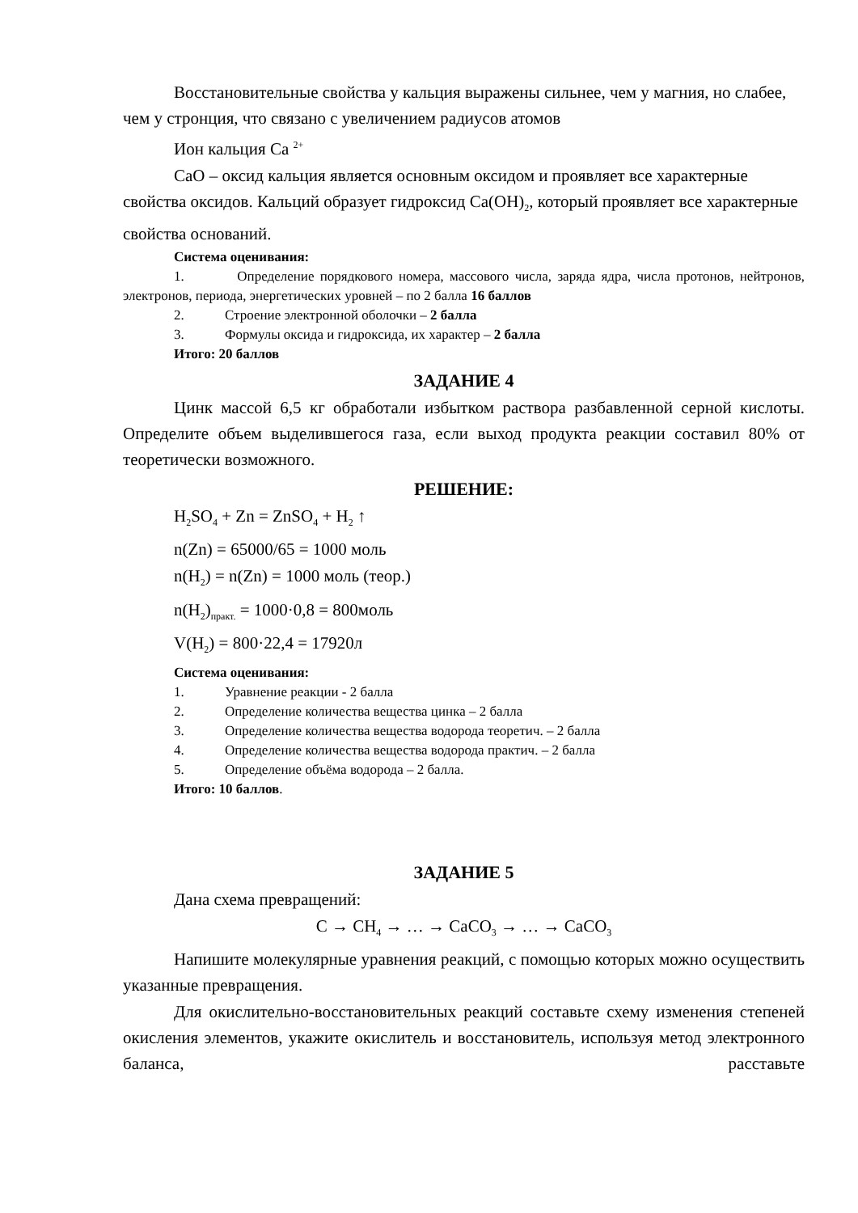Восстановительные свойства у кальция выражены сильнее, чем у магния, но слабее, чем у стронция, что связано с увеличением радиусов атомов
Ион кальция Ca <sup>2+</sup>
CaO – оксид кальция является основным оксидом и проявляет все характерные свойства оксидов. Кальций образует гидроксид Ca(OH)<sub>2</sub>, который проявляет все характерные свойства оснований.
Система оценивания:
1. Определение порядкового номера, массового числа, заряда ядра, числа протонов, нейтронов, электронов, периода, энергетических уровней – по 2 балла 16 баллов
2. Строение электронной оболочки – 2 балла
3. Формулы оксида и гидроксида, их характер – 2 балла
Итого: 20 баллов
ЗАДАНИЕ 4
Цинк массой 6,5 кг обработали избытком раствора разбавленной серной кислоты. Определите объем выделившегося газа, если выход продукта реакции составил 80% от теоретически возможного.
РЕШЕНИЕ:
H<sub>2</sub>SO<sub>4</sub> + Zn = ZnSO<sub>4</sub> + H<sub>2</sub> ↑
n(Zn) = 65000/65 = 1000 моль
n(H<sub>2</sub>) = n(Zn) = 1000 моль (теор.)
n(H<sub>2</sub>)<sub>практ.</sub> = 1000·0,8 = 800моль
V(H<sub>2</sub>) = 800·22,4 = 17920л
Система оценивания:
1. Уравнение реакции - 2 балла
2. Определение количества вещества цинка – 2 балла
3. Определение количества вещества водорода теоретич. – 2 балла
4. Определение количества вещества водорода практич. – 2 балла
5. Определение объёма водорода – 2 балла.
Итого: 10 баллов.
ЗАДАНИЕ 5
Дана схема превращений:
C → CH<sub>4</sub> → … → CaCO<sub>3</sub> → … → CaCO<sub>3</sub>
Напишите молекулярные уравнения реакций, с помощью которых можно осуществить указанные превращения.
Для окислительно-восстановительных реакций составьте схему изменения степеней окисления элементов, укажите окислитель и восстановитель, используя метод электронного баланса, расставьте